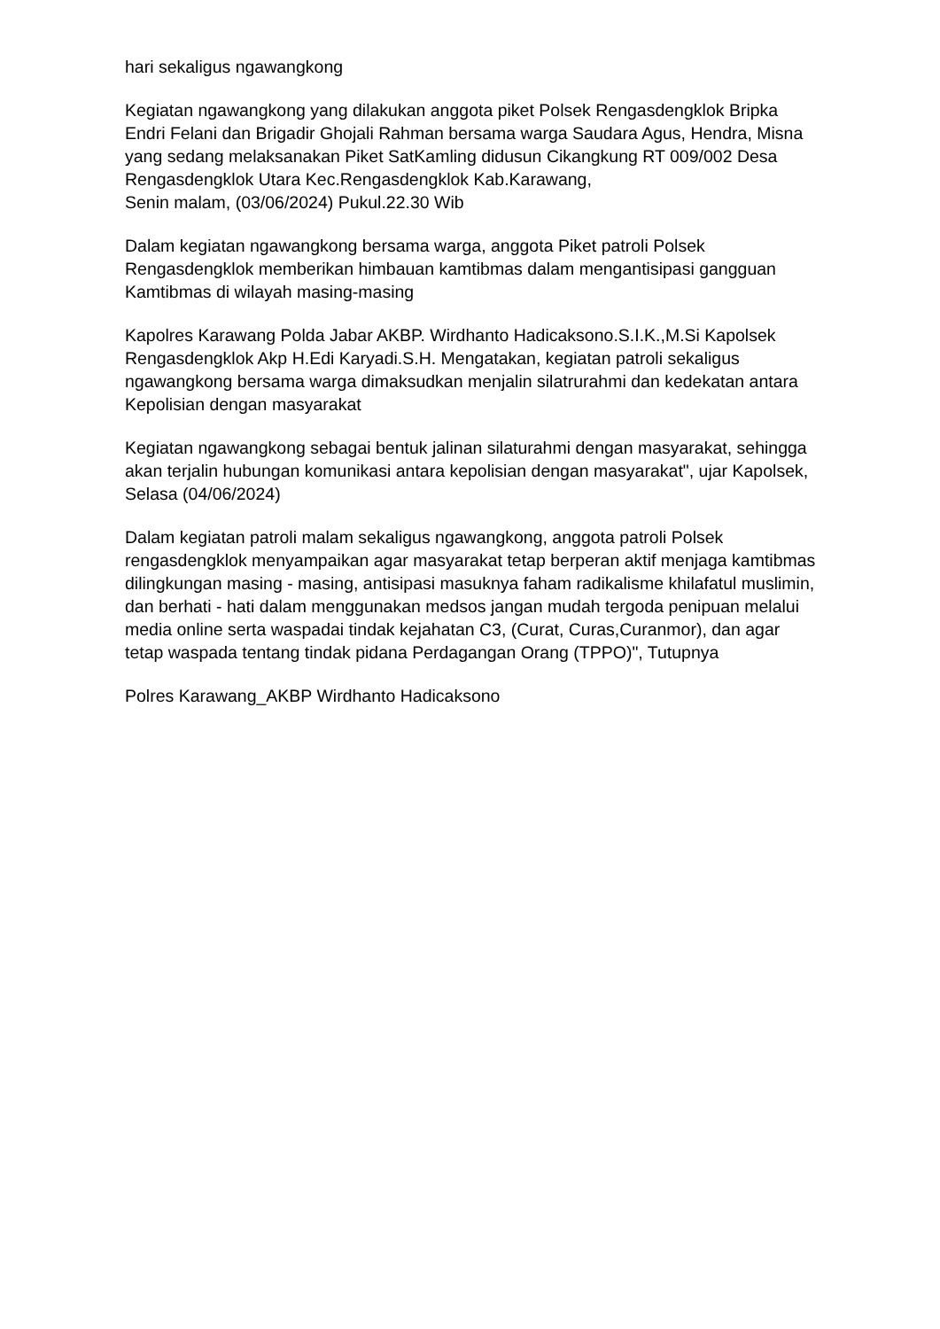hari sekaligus ngawangkong
Kegiatan ngawangkong yang dilakukan anggota piket Polsek Rengasdengklok Bripka Endri Felani dan Brigadir Ghojali Rahman bersama warga Saudara Agus, Hendra, Misna yang sedang melaksanakan Piket SatKamling didusun Cikangkung RT 009/002 Desa Rengasdengklok Utara Kec.Rengasdengklok Kab.Karawang,
Senin malam, (03/06/2024) Pukul.22.30 Wib
Dalam kegiatan ngawangkong bersama warga, anggota Piket patroli Polsek Rengasdengklok memberikan himbauan kamtibmas dalam mengantisipasi gangguan Kamtibmas di wilayah masing-masing
Kapolres Karawang Polda Jabar AKBP. Wirdhanto Hadicaksono.S.I.K.,M.Si Kapolsek Rengasdengklok Akp H.Edi Karyadi.S.H. Mengatakan, kegiatan patroli sekaligus ngawangkong bersama warga dimaksudkan menjalin silatrurahmi dan kedekatan antara Kepolisian dengan masyarakat
Kegiatan ngawangkong sebagai bentuk jalinan silaturahmi dengan masyarakat, sehingga akan terjalin hubungan komunikasi antara kepolisian dengan masyarakat", ujar Kapolsek,
Selasa (04/06/2024)
Dalam kegiatan patroli malam sekaligus ngawangkong, anggota patroli Polsek rengasdengklok menyampaikan agar masyarakat tetap berperan aktif menjaga kamtibmas dilingkungan masing - masing, antisipasi masuknya faham radikalisme khilafatul muslimin, dan berhati - hati dalam menggunakan medsos jangan mudah tergoda penipuan melalui media online serta waspadai tindak kejahatan C3, (Curat, Curas,Curanmor), dan agar tetap waspada tentang tindak pidana Perdagangan Orang (TPPO)", Tutupnya
Polres Karawang_AKBP Wirdhanto Hadicaksono